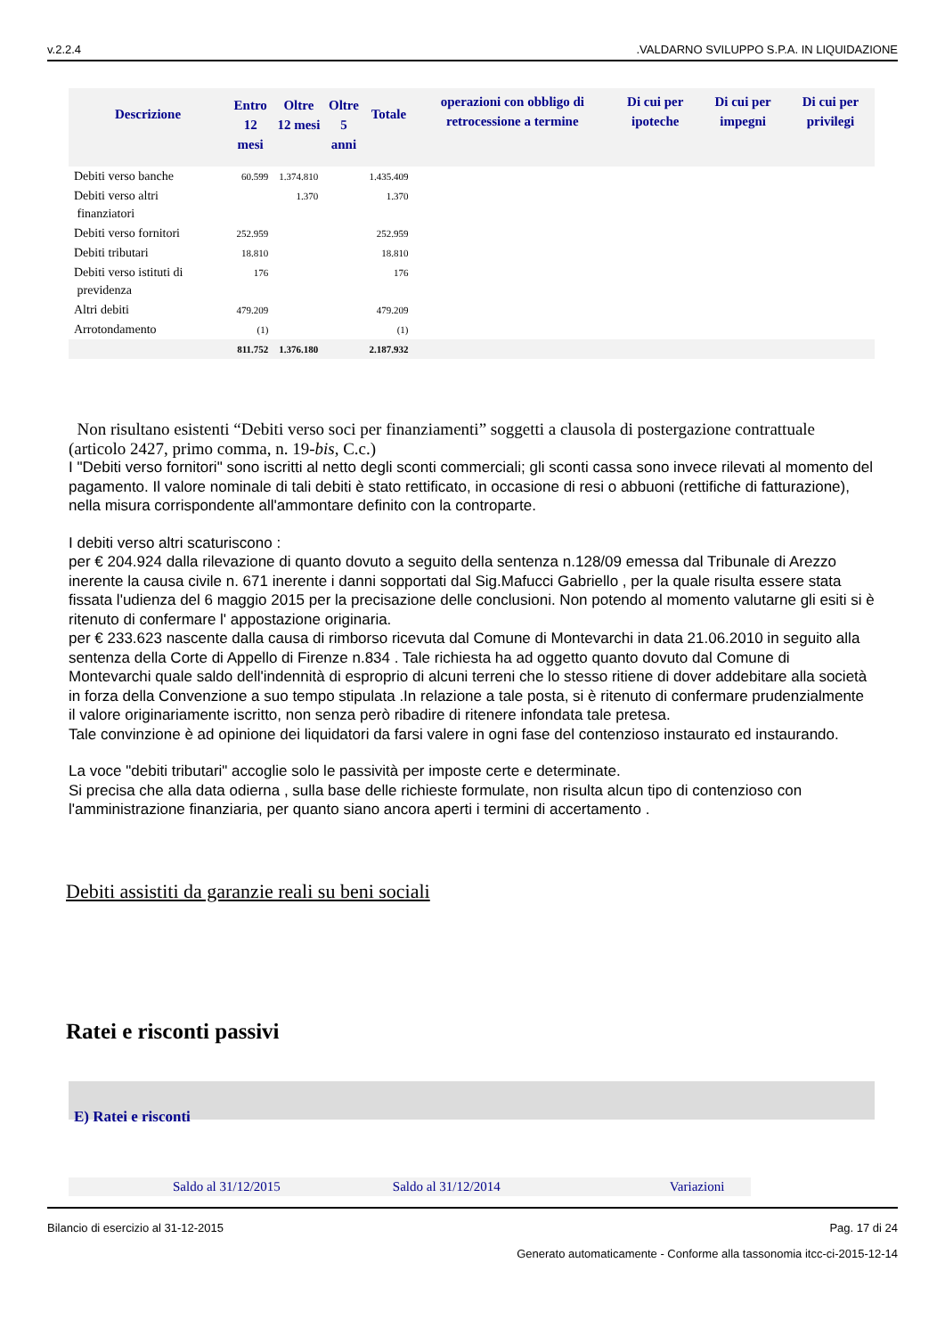v.2.2.4.VALDARNO SVILUPPO S.P.A. IN LIQUIDAZIONE
| Descrizione | Entro 12 mesi | Oltre 12 mesi | Oltre 5 anni | Totale | operazioni con obbligo di retrocessione a termine | Di cui per ipoteche | Di cui per impegni | Di cui per privilegi |
| --- | --- | --- | --- | --- | --- | --- | --- | --- |
| Debiti verso banche | 60.599 | 1.374.810 | | 1.435.409 | | | | |
| Debiti verso altri finanziatori | | 1.370 | | 1.370 | | | | |
| Debiti verso fornitori | 252.959 | | | 252.959 | | | | |
| Debiti tributari | 18.810 | | | 18.810 | | | | |
| Debiti verso istituti di previdenza | 176 | | | 176 | | | | |
| Altri debiti | 479.209 | | | 479.209 | | | | |
| Arrotondamento | (1) | | | (1) | | | | |
| | 811.752 | 1.376.180 | | 2.187.932 | | | | |
Non risultano esistenti “Debiti verso soci per finanziamenti” soggetti a clausola di postergazione contrattuale (articolo 2427, primo comma, n. 19-bis, C.c.)
I "Debiti verso fornitori" sono iscritti al netto degli sconti commerciali; gli sconti cassa sono invece rilevati al momento del pagamento. Il valore nominale di tali debiti è stato rettificato, in occasione di resi o abbuoni (rettifiche di fatturazione), nella misura corrispondente all'ammontare definito con la controparte.
I debiti verso altri scaturiscono :
per € 204.924 dalla rilevazione di quanto dovuto a seguito della sentenza n.128/09 emessa dal Tribunale di Arezzo inerente la causa civile n. 671 inerente i danni sopportati dal Sig.Mafucci Gabriello , per la quale risulta essere stata fissata l'udienza del 6 maggio 2015 per la precisazione delle conclusioni. Non potendo al momento valutarne gli esiti si è ritenuto di confermare l' appostazione originaria.
per € 233.623 nascente dalla causa di rimborso ricevuta dal Comune di Montevarchi in data 21.06.2010 in seguito alla sentenza della Corte di Appello di Firenze n.834 . Tale richiesta ha ad oggetto quanto dovuto dal Comune di Montevarchi quale saldo dell'indennità di esproprio di alcuni terreni che lo stesso ritiene di dover addebitare alla società in forza della Convenzione a suo tempo stipulata .In relazione a tale posta, si è ritenuto di confermare prudenzialmente il valore originariamente iscritto, non senza però ribadire di ritenere infondata tale pretesa.
Tale convinzione è ad opinione dei liquidatori da farsi valere in ogni fase del contenzioso instaurato ed instaurando.
La voce "debiti tributari" accoglie solo le passività per imposte certe e determinate.
Si precisa che alla data odierna , sulla base delle richieste formulate, non risulta alcun tipo di contenzioso con l'amministrazione finanziaria, per quanto siano ancora aperti i termini di accertamento .
Debiti assistiti da garanzie reali su beni sociali
Ratei e risconti passivi
E) Ratei e risconti
Saldo al 31/12/2015 Saldo al 31/12/2014 Variazioni
Bilancio di esercizio al 31-12-2015 Pag. 17 di 24
Generato automaticamente - Conforme alla tassonomia itcc-ci-2015-12-14